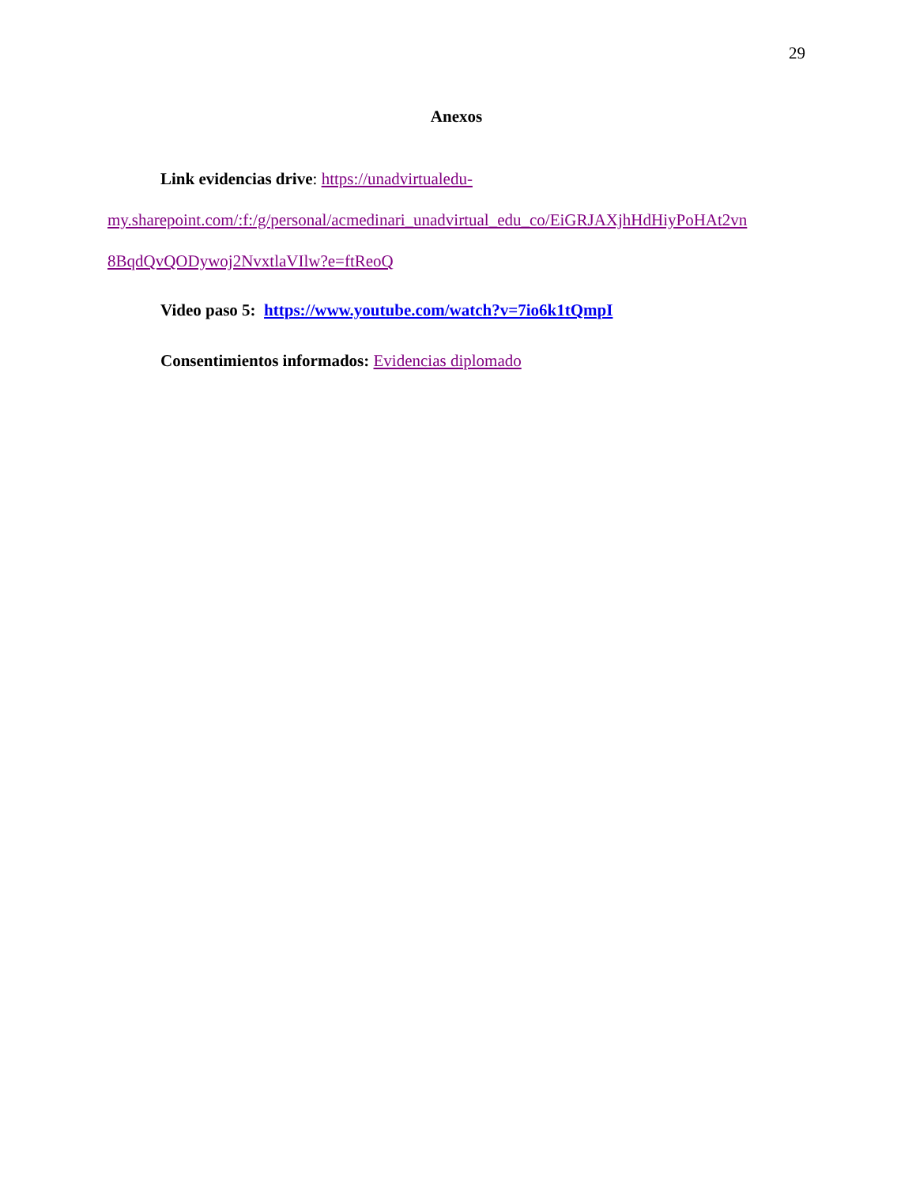29
Anexos
Link evidencias drive: https://unadvirtualedu-
my.sharepoint.com/:f:/g/personal/acmedinari_unadvirtual_edu_co/EiGRJAXjhHdHiyPoHAt2vn
8BqdQvQODywoj2NvxtlaVIlw?e=ftReoQ
Video paso 5: https://www.youtube.com/watch?v=7io6k1tQmpI
Consentimientos informados: Evidencias diplomado